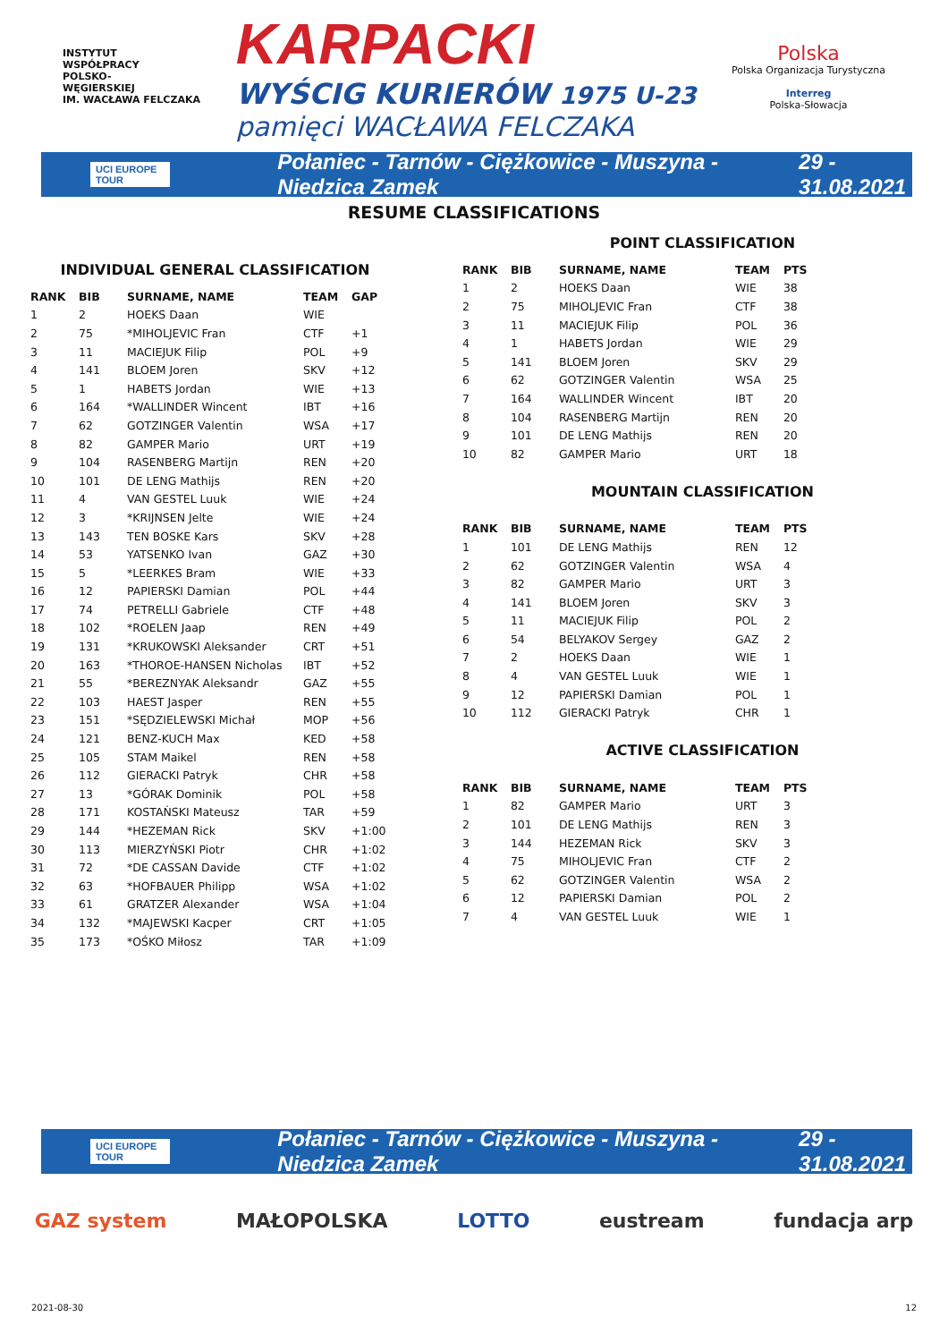INSTYTUT
WSPÓŁPRACY
POLSKO-
WĘGIERSKIEJ
IM. WACŁAWA FELCZAKA
KARPACKI
WYŚCIG KURIERÓW 1975 U-23
pamięci WACŁAWA FELCZAKA
Polska
Polska Organizacja Turystyczna
Interreg
Polska-Słowacja
UCI EUROPE TOUR Połaniec - Tarnów - Ciężkowice - Muszyna - Niedzica Zamek 29 - 31.08.2021
RESUME CLASSIFICATIONS
INDIVIDUAL GENERAL CLASSIFICATION
| RANK | BIB | SURNAME, NAME | TEAM | GAP |
| --- | --- | --- | --- | --- |
| 1 | 2 | HOEKS Daan | WIE | |
| 2 | 75 | *MIHOLJEVIC Fran | CTF | +1 |
| 3 | 11 | MACIEJUK Filip | POL | +9 |
| 4 | 141 | BLOEM Joren | SKV | +12 |
| 5 | 1 | HABETS Jordan | WIE | +13 |
| 6 | 164 | *WALLINDER Wincent | IBT | +16 |
| 7 | 62 | GOTZINGER Valentin | WSA | +17 |
| 8 | 82 | GAMPER Mario | URT | +19 |
| 9 | 104 | RASENBERG Martijn | REN | +20 |
| 10 | 101 | DE LENG Mathijs | REN | +20 |
| 11 | 4 | VAN GESTEL Luuk | WIE | +24 |
| 12 | 3 | *KRIJNSEN Jelte | WIE | +24 |
| 13 | 143 | TEN BOSKE Kars | SKV | +28 |
| 14 | 53 | YATSENKO Ivan | GAZ | +30 |
| 15 | 5 | *LEERKES Bram | WIE | +33 |
| 16 | 12 | PAPIERSKI Damian | POL | +44 |
| 17 | 74 | PETRELLI Gabriele | CTF | +48 |
| 18 | 102 | *ROELEN Jaap | REN | +49 |
| 19 | 131 | *KRUKOWSKI Aleksander | CRT | +51 |
| 20 | 163 | *THOROE-HANSEN Nicholas | IBT | +52 |
| 21 | 55 | *BEREZNYAK Aleksandr | GAZ | +55 |
| 22 | 103 | HAEST Jasper | REN | +55 |
| 23 | 151 | *SĘDZIELEWSKI Michał | MOP | +56 |
| 24 | 121 | BENZ-KUCH Max | KED | +58 |
| 25 | 105 | STAM Maikel | REN | +58 |
| 26 | 112 | GIERACKI Patryk | CHR | +58 |
| 27 | 13 | *GÓRAK Dominik | POL | +58 |
| 28 | 171 | KOSTAŃSKI Mateusz | TAR | +59 |
| 29 | 144 | *HEZEMAN Rick | SKV | +1:00 |
| 30 | 113 | MIERZYŃSKI Piotr | CHR | +1:02 |
| 31 | 72 | *DE CASSAN Davide | CTF | +1:02 |
| 32 | 63 | *HOFBAUER Philipp | WSA | +1:02 |
| 33 | 61 | GRATZER Alexander | WSA | +1:04 |
| 34 | 132 | *MAJEWSKI Kacper | CRT | +1:05 |
| 35 | 173 | *OŚKO Miłosz | TAR | +1:09 |
POINT CLASSIFICATION
| RANK | BIB | SURNAME, NAME | TEAM | PTS |
| --- | --- | --- | --- | --- |
| 1 | 2 | HOEKS Daan | WIE | 38 |
| 2 | 75 | MIHOLJEVIC Fran | CTF | 38 |
| 3 | 11 | MACIEJUK Filip | POL | 36 |
| 4 | 1 | HABETS Jordan | WIE | 29 |
| 5 | 141 | BLOEM Joren | SKV | 29 |
| 6 | 62 | GOTZINGER Valentin | WSA | 25 |
| 7 | 164 | WALLINDER Wincent | IBT | 20 |
| 8 | 104 | RASENBERG Martijn | REN | 20 |
| 9 | 101 | DE LENG Mathijs | REN | 20 |
| 10 | 82 | GAMPER Mario | URT | 18 |
MOUNTAIN CLASSIFICATION
| RANK | BIB | SURNAME, NAME | TEAM | PTS |
| --- | --- | --- | --- | --- |
| 1 | 101 | DE LENG Mathijs | REN | 12 |
| 2 | 62 | GOTZINGER Valentin | WSA | 4 |
| 3 | 82 | GAMPER Mario | URT | 3 |
| 4 | 141 | BLOEM Joren | SKV | 3 |
| 5 | 11 | MACIEJUK Filip | POL | 2 |
| 6 | 54 | BELYAKOV Sergey | GAZ | 2 |
| 7 | 2 | HOEKS Daan | WIE | 1 |
| 8 | 4 | VAN GESTEL Luuk | WIE | 1 |
| 9 | 12 | PAPIERSKI Damian | POL | 1 |
| 10 | 112 | GIERACKI Patryk | CHR | 1 |
ACTIVE CLASSIFICATION
| RANK | BIB | SURNAME, NAME | TEAM | PTS |
| --- | --- | --- | --- | --- |
| 1 | 82 | GAMPER Mario | URT | 3 |
| 2 | 101 | DE LENG Mathijs | REN | 3 |
| 3 | 144 | HEZEMAN Rick | SKV | 3 |
| 4 | 75 | MIHOLJEVIC Fran | CTF | 2 |
| 5 | 62 | GOTZINGER Valentin | WSA | 2 |
| 6 | 12 | PAPIERSKI Damian | POL | 2 |
| 7 | 4 | VAN GESTEL Luuk | WIE | 1 |
UCI EUROPE TOUR Połaniec - Tarnów - Ciężkowice - Muszyna - Niedzica Zamek 29 - 31.08.2021
GAZ system MAŁOPOLSKA LOTTO eustream fundacja arp
2021-08-30 12